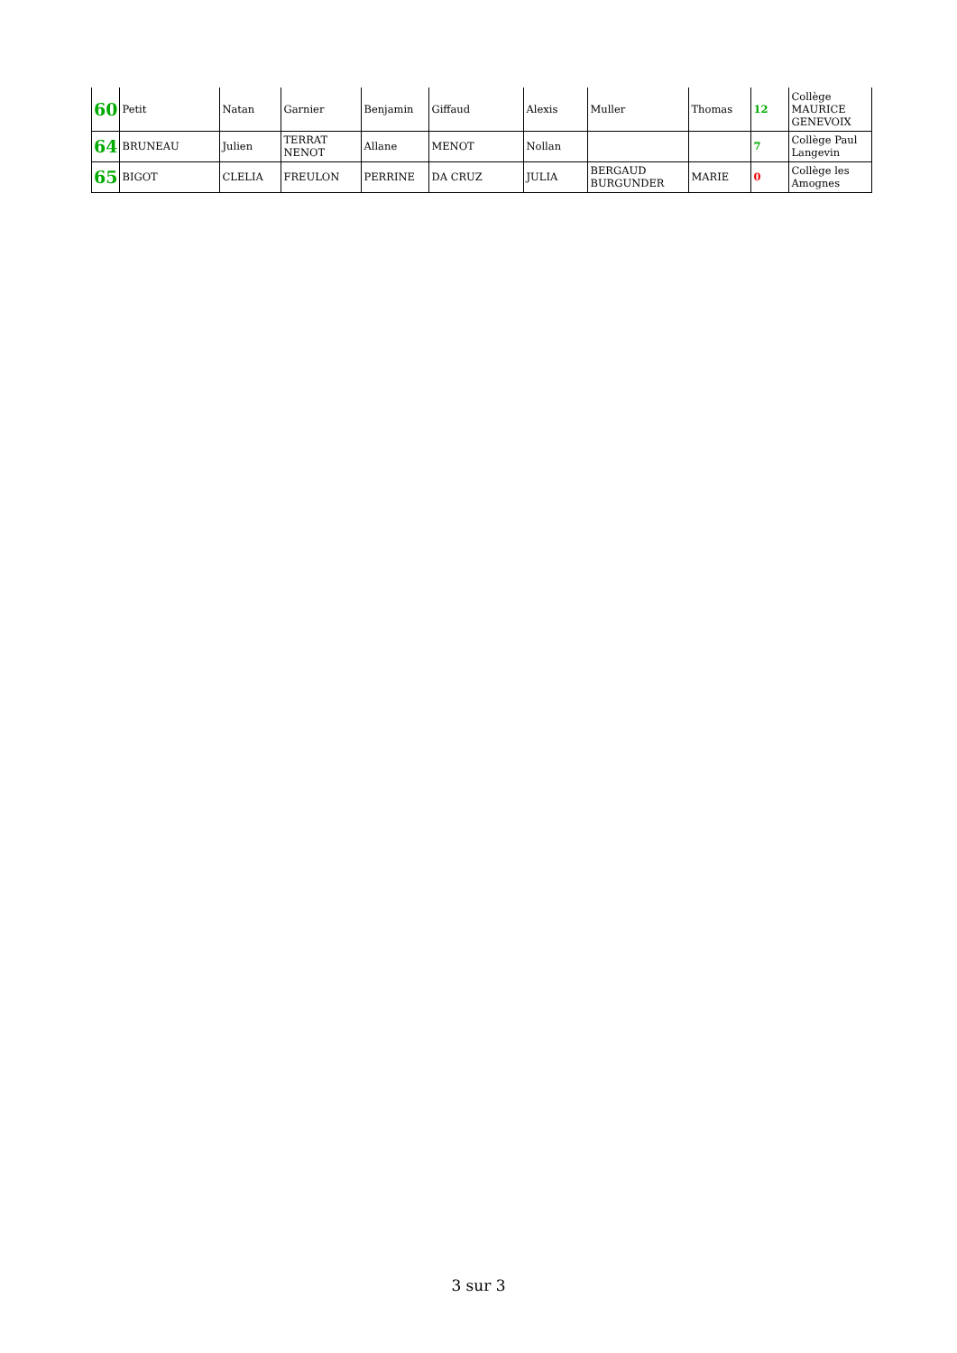| 60 | Petit | Natan | Garnier | Benjamin | Giffaud | Alexis | Muller | Thomas | 12 | Collège MAURICE GENEVOIX |
| 64 | BRUNEAU | Julien | TERRAT NENOT | Allane | MENOT | Nollan | | | 7 | Collège Paul Langevin |
| 65 | BIGOT | CLELIA | FREULON | PERRINE | DA CRUZ | JULIA | BERGAUD BURGUNDER | MARIE | 0 | Collège les Amognes |
3 sur 3